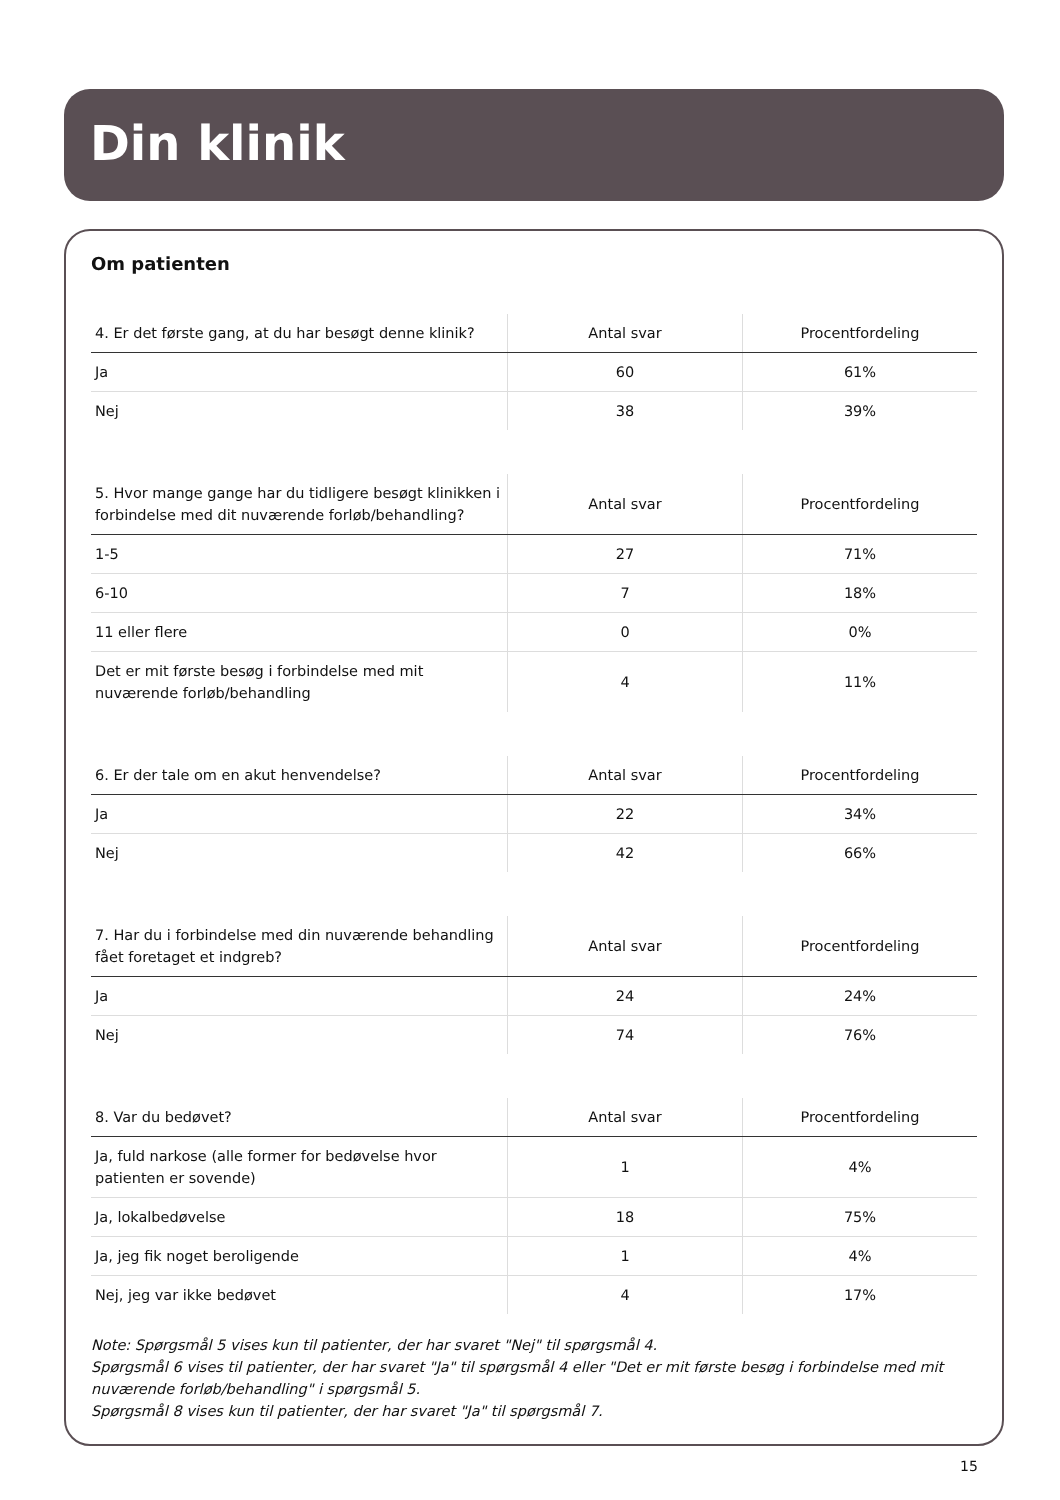Din klinik
Om patienten
| 4. Er det første gang, at du har besøgt denne klinik? | Antal svar | Procentfordeling |
| --- | --- | --- |
| Ja | 60 | 61% |
| Nej | 38 | 39% |
| 5. Hvor mange gange har du tidligere besøgt klinikken i forbindelse med dit nuværende forløb/behandling? | Antal svar | Procentfordeling |
| --- | --- | --- |
| 1-5 | 27 | 71% |
| 6-10 | 7 | 18% |
| 11 eller flere | 0 | 0% |
| Det er mit første besøg i forbindelse med mit nuværende forløb/behandling | 4 | 11% |
| 6. Er der tale om en akut henvendelse? | Antal svar | Procentfordeling |
| --- | --- | --- |
| Ja | 22 | 34% |
| Nej | 42 | 66% |
| 7. Har du i forbindelse med din nuværende behandling fået foretaget et indgreb? | Antal svar | Procentfordeling |
| --- | --- | --- |
| Ja | 24 | 24% |
| Nej | 74 | 76% |
| 8. Var du bedøvet? | Antal svar | Procentfordeling |
| --- | --- | --- |
| Ja, fuld narkose (alle former for bedøvelse hvor patienten er sovende) | 1 | 4% |
| Ja, lokalbedøvelse | 18 | 75% |
| Ja, jeg fik noget beroligende | 1 | 4% |
| Nej, jeg var ikke bedøvet | 4 | 17% |
Note: Spørgsmål 5 vises kun til patienter, der har svaret "Nej" til spørgsmål 4.
Spørgsmål 6 vises til patienter, der har svaret "Ja" til spørgsmål 4 eller "Det er mit første besøg i forbindelse med mit nuværende forløb/behandling" i spørgsmål 5.
Spørgsmål 8 vises kun til patienter, der har svaret "Ja" til spørgsmål 7.
15